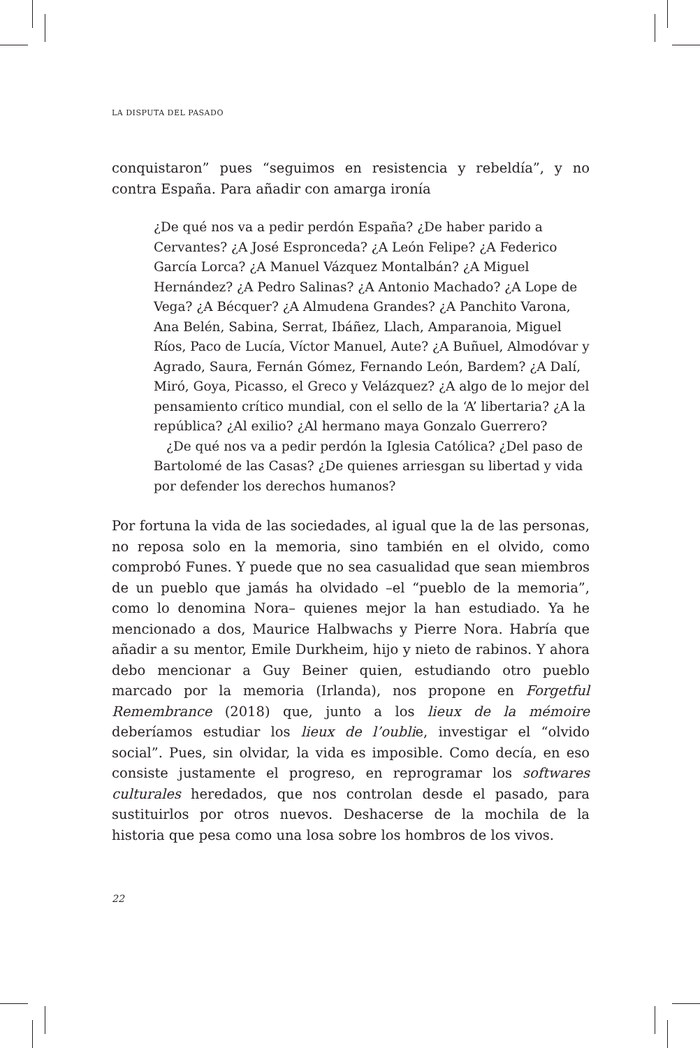LA DISPUTA DEL PASADO
conquistaron” pues “seguimos en resistencia y rebeldía”, y no contra España. Para añadir con amarga ironía
¿De qué nos va a pedir perdón España? ¿De haber parido a Cervantes? ¿A José Espronceda? ¿A León Felipe? ¿A Federico García Lorca? ¿A Manuel Vázquez Montalbán? ¿A Miguel Hernández? ¿A Pedro Salinas? ¿A Antonio Machado? ¿A Lope de Vega? ¿A Bécquer? ¿A Almudena Grandes? ¿A Panchito Varona, Ana Belén, Sabina, Serrat, Ibáñez, Llach, Amparanoia, Miguel Ríos, Paco de Lucía, Víctor Manuel, Aute? ¿A Buñuel, Almodóvar y Agrado, Saura, Fernán Gómez, Fernando León, Bardem? ¿A Dalí, Miró, Goya, Picasso, el Greco y Velázquez? ¿A algo de lo mejor del pensamiento crítico mundial, con el sello de la ‘A’ libertaria? ¿A la república? ¿Al exilio? ¿Al hermano maya Gonzalo Guerrero?
¿De qué nos va a pedir perdón la Iglesia Católica? ¿Del paso de Bartolomé de las Casas? ¿De quienes arriesgan su libertad y vida por defender los derechos humanos?
Por fortuna la vida de las sociedades, al igual que la de las personas, no reposa solo en la memoria, sino también en el olvido, como comprobó Funes. Y puede que no sea casualidad que sean miembros de un pueblo que jamás ha olvidado –el “pueblo de la memoria”, como lo denomina Nora– quienes mejor la han estudiado. Ya he mencionado a dos, Maurice Halbwachs y Pierre Nora. Habría que añadir a su mentor, Emile Durkheim, hijo y nieto de rabinos. Y ahora debo mencionar a Guy Beiner quien, estudiando otro pueblo marcado por la memoria (Irlanda), nos propone en Forgetful Remembrance (2018) que, junto a los lieux de la mémoire deberíamos estudiar los lieux de l’oublie, investigar el “olvido social”. Pues, sin olvidar, la vida es imposible. Como decía, en eso consiste justamente el progreso, en reprogramar los softwares culturales heredados, que nos controlan desde el pasado, para sustituirlos por otros nuevos. Deshacerse de la mochila de la historia que pesa como una losa sobre los hombros de los vivos.
22